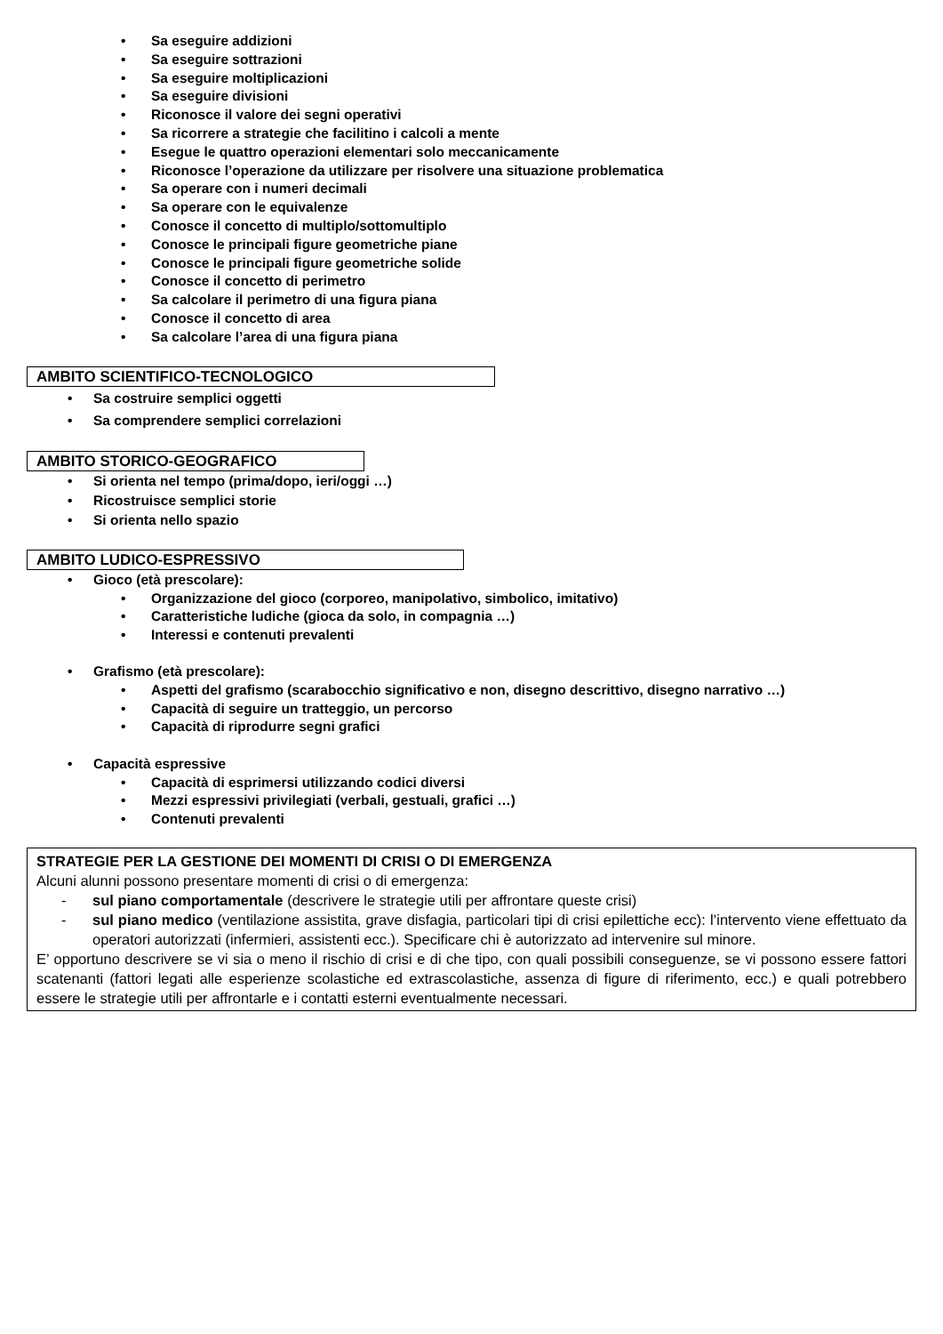• Sa eseguire addizioni
• Sa eseguire sottrazioni
• Sa eseguire moltiplicazioni
• Sa eseguire divisioni
• Riconosce il valore dei segni operativi
• Sa ricorrere a strategie che facilitino i calcoli a mente
• Esegue le quattro operazioni elementari solo meccanicamente
• Riconosce l’operazione da utilizzare per risolvere una situazione problematica
• Sa operare con i numeri decimali
• Sa operare con le equivalenze
• Conosce il concetto di multiplo/sottomultiplo
• Conosce le principali figure geometriche piane
• Conosce le principali figure geometriche solide
• Conosce il concetto di perimetro
• Sa calcolare il perimetro di una figura piana
• Conosce il concetto di area
• Sa calcolare l’area di una figura piana
AMBITO SCIENTIFICO-TECNOLOGICO
• Sa costruire semplici oggetti
• Sa comprendere semplici correlazioni
AMBITO STORICO-GEOGRAFICO
• Si orienta nel tempo (prima/dopo, ieri/oggi …)
• Ricostruisce semplici storie
• Si orienta nello spazio
AMBITO LUDICO-ESPRESSIVO
• Gioco (età prescolare):
• Organizzazione del gioco (corporeo, manipolativo, simbolico, imitativo)
• Caratteristiche ludiche (gioca da solo, in compagnia …)
• Interessi e contenuti prevalenti
• Grafismo (età prescolare):
• Aspetti del grafismo (scarabocchio significativo e non, disegno descrittivo, disegno narrativo …)
• Capacità di seguire un tratteggio, un percorso
• Capacità di riprodurre segni grafici
• Capacità espressive
• Capacità di esprimersi utilizzando codici diversi
• Mezzi espressivi privilegiati (verbali, gestuali, grafici …)
• Contenuti prevalenti
STRATEGIE PER LA GESTIONE DEI MOMENTI DI CRISI O DI EMERGENZA
Alcuni alunni possono presentare momenti di crisi o di emergenza:
- sul piano comportamentale (descrivere le strategie utili per affrontare queste crisi)
- sul piano medico (ventilazione assistita, grave disfagia, particolari tipi di crisi epilettiche ecc): l’intervento viene effettuato da operatori autorizzati (infermieri, assistenti ecc.). Specificare chi è autorizzato ad intervenire sul minore.
E’ opportuno descrivere se vi sia o meno il rischio di crisi e di che tipo, con quali possibili conseguenze, se vi possono essere fattori scatenanti (fattori legati alle esperienze scolastiche ed extrascolastiche, assenza di figure di riferimento, ecc.) e quali potrebbero essere le strategie utili per affrontarle e i contatti esterni eventualmente necessari.